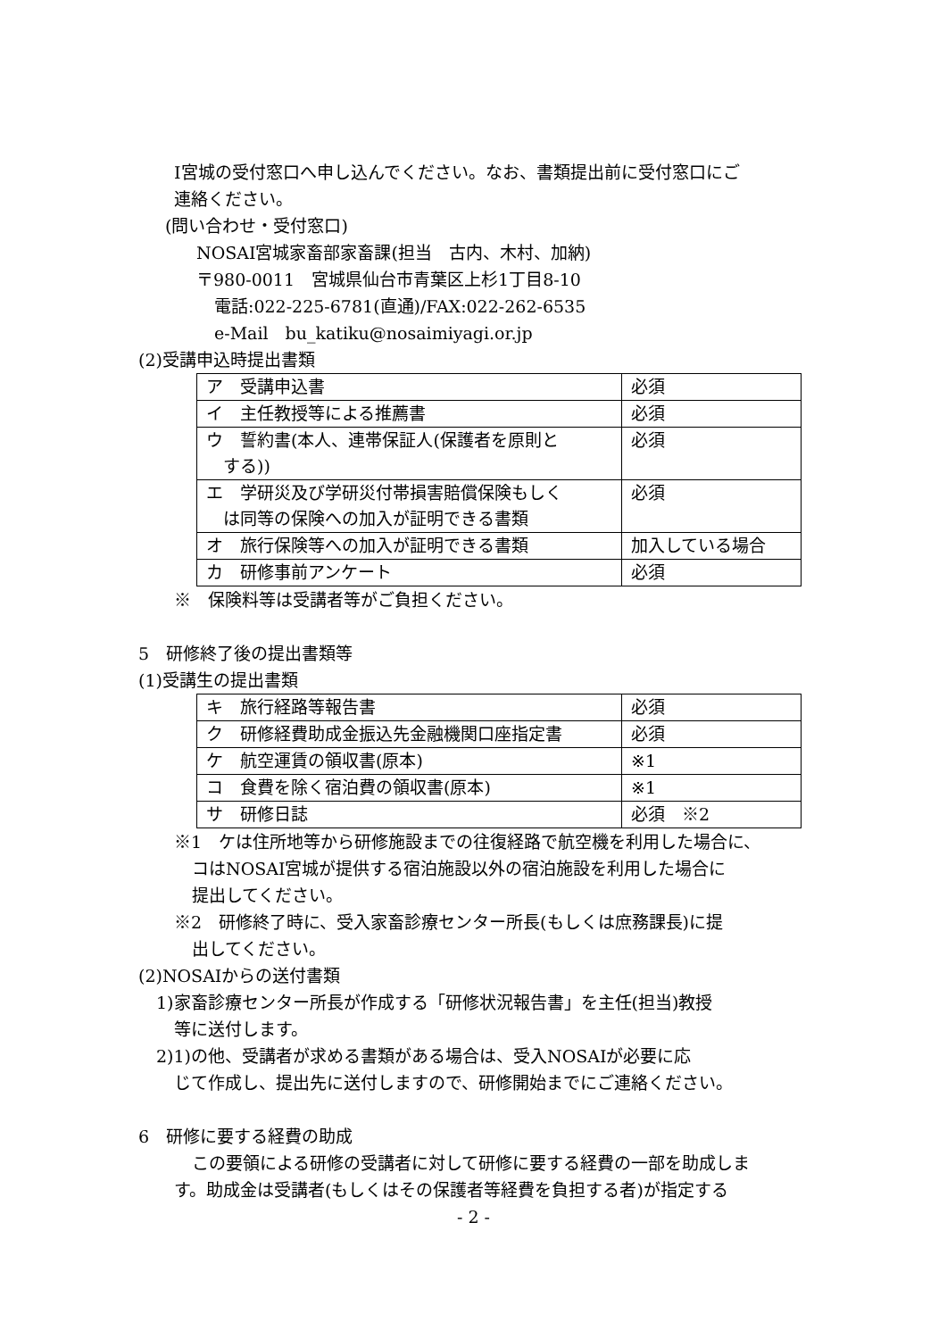I宮城の受付窓口へ申し込んでください。なお、書類提出前に受付窓口にご
連絡ください。
(問い合わせ・受付窓口)
NOSAI宮城家畜部家畜課(担当　古内、木村、加納)
〒980-0011　宮城県仙台市青葉区上杉1丁目8-10
電話:022-225-6781(直通)/FAX:022-262-6535
e-Mail　bu_katiku@nosaimiyagi.or.jp
(2)受講申込時提出書類
| ア 受講申込書 | 必須 |
| イ 主任教授等による推薦書 | 必須 |
| ウ 誓約書(本人、連帯保証人(保護者を原則と する)) | 必須 |
| エ 学研災及び学研災付帯損害賠償保険もしく は同等の保険への加入が証明できる書類 | 必須 |
| オ 旅行保険等への加入が証明できる書類 | 加入している場合 |
| カ 研修事前アンケート | 必須 |
※　保険料等は受講者等がご負担ください。
5　研修終了後の提出書類等
(1)受講生の提出書類
| キ 旅行経路等報告書 | 必須 |
| ク 研修経費助成金振込先金融機関口座指定書 | 必須 |
| ケ 航空運賃の領収書(原本) | ※1 |
| コ 食費を除く宿泊費の領収書(原本) | ※1 |
| サ 研修日誌 | 必須 ※2 |
※1　ケは住所地等から研修施設までの往復経路で航空機を利用した場合に、
コはNOSAI宮城が提供する宿泊施設以外の宿泊施設を利用した場合に
提出してください。
※2　研修終了時に、受入家畜診療センター所長(もしくは庶務課長)に提
出してください。
(2)NOSAIからの送付書類
1)家畜診療センター所長が作成する「研修状況報告書」を主任(担当)教授
等に送付します。
2)1)の他、受講者が求める書類がある場合は、受入NOSAIが必要に応
じて作成し、提出先に送付しますので、研修開始までにご連絡ください。
6　研修に要する経費の助成
この要領による研修の受講者に対して研修に要する経費の一部を助成しま
す。助成金は受講者(もしくはその保護者等経費を負担する者)が指定する
- 2 -